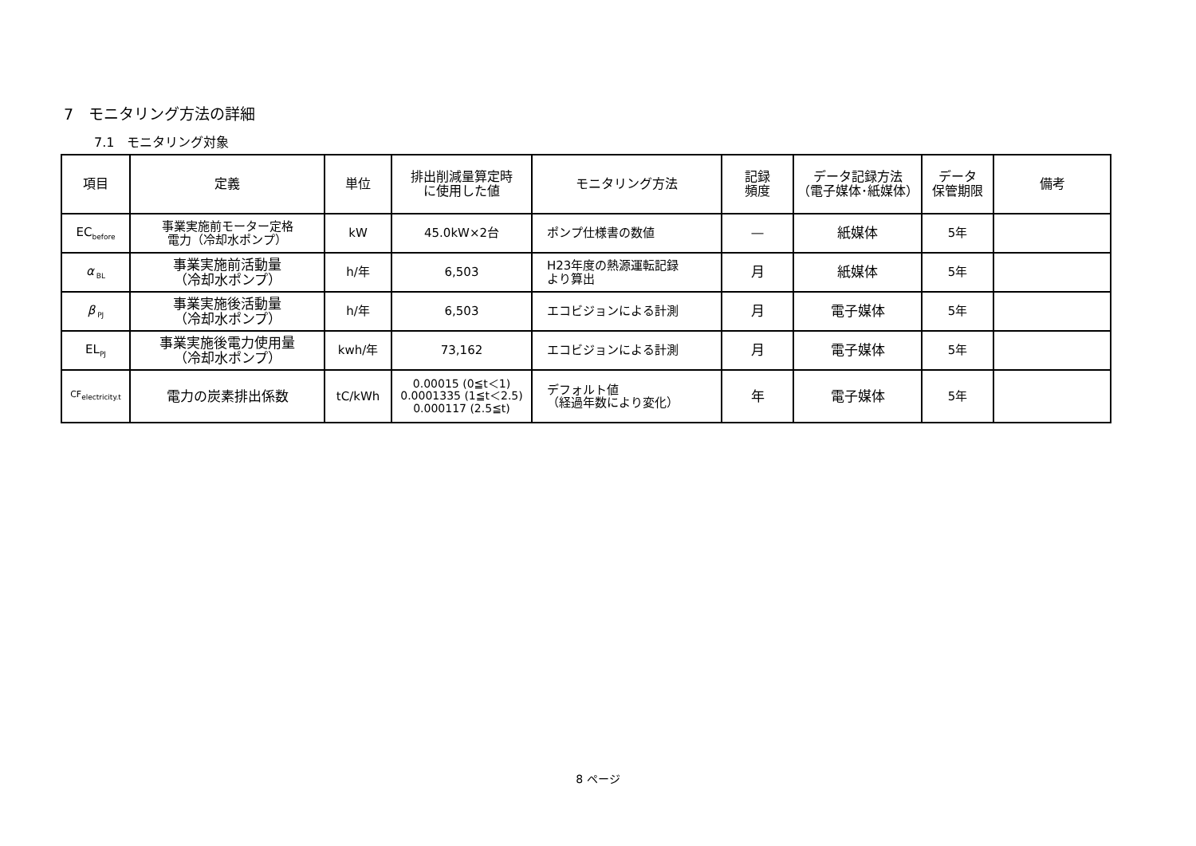7　モニタリング方法の詳細
7.1　モニタリング対象
| 項目 | 定義 | 単位 | 排出削減量算定時 に使用した値 | モニタリング方法 | 記録 頻度 | データ記録方法 （電子媒体･紙媒体） | データ 保管期限 | 備考 |
| --- | --- | --- | --- | --- | --- | --- | --- | --- |
| EC<sub>before</sub> | 事業実施前モーター定格 電力（冷却水ポンプ） | kW | 45.0kW×2台 | ポンプ仕様書の数値 | ― | 紙媒体 | 5年 | |
| α<sub>BL</sub> | 事業実施前活動量 （冷却水ポンプ） | h/年 | 6,503 | H23年度の熱源運転記録 より算出 | 月 | 紙媒体 | 5年 | |
| β<sub>PJ</sub> | 事業実施後活動量 （冷却水ポンプ） | h/年 | 6,503 | エコビジョンによる計測 | 月 | 電子媒体 | 5年 | |
| EL<sub>PJ</sub> | 事業実施後電力使用量 （冷却水ポンプ） | kwh/年 | 73,162 | エコビジョンによる計測 | 月 | 電子媒体 | 5年 | |
| CF<sub>electricity.t</sub> | 電力の炭素排出係数 | tC/kWh | 0.00015 (0≦t＜1) 0.0001335 (1≦t＜2.5) 0.000117 (2.5≦t) | デフォルト値 （経過年数により変化） | 年 | 電子媒体 | 5年 | |
8 ページ